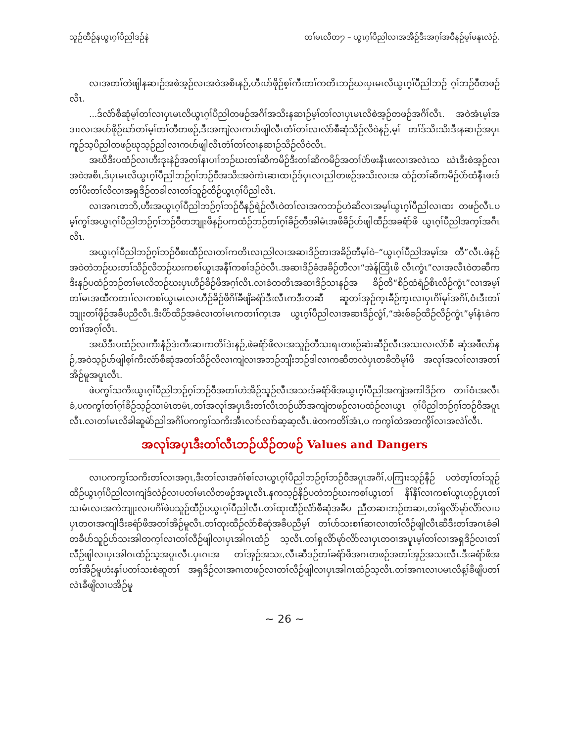သူဉ်ထီဉ်နယွၤဂ့ၢ်ပီညါဒဉ်နဲ တၢ်မၤလိတ႒ – ယွၤဂ့ၢ်ပီညါလၢအအိဉ်ဒီးအဂ့ၢ်အဝီနဉ်မ့ၢ်မနုၤလဲဉ်.
လၢအတၢ်တဲဖျါနဆၢဉ်အစဲအ့ဉ်လၢအဝဲအစိၤနဉ်,ဟီးပာ်ဖိုဉ်စ့ၢ်ကီးတၢ်ကတိၤဘဉ်ဃးပှၤမၤလိယွၤဂ့ၢ်ပီညါဘဉ် ဂ့ၢ်ဘဉ်ဝီတဖဉ်လီၤ.
...ဒ်လံာ်စီဆုံမ့ၢ်တၢ်လၢပှၤမၤလိယွၤဂ့ၢ်ပီညါတဖဉ်အဂိၢ်အသိးနဆၢဉ်မ့ၢ်တၢ်လၢပှၤမၤလိစဲအ့ဉ်တဖဉ်အဂိၢ်လီၤ. အဝဲအံၤမ့ၢ်အဒၢးလၢအပာ်ဖိုဉ်ဃာ်တၢ်မ့ၢ်တၢ်တီတဖဉ်,ဒီးအကျဲလၢကပာ်ဖျါလီၤတံၢ်တၢ်လၢလံာ်စီဆုံသိဉ်လိဝဲနဉ်,မ့ၢ် တၢ်ဒ်သိးသိးဒီးနဆၢဉ်အပှၤကူဉ်သ့ပီညါတဖဉ်ဃုသ့ဉ်ညါလၢကပာ်ဖျါလီၤတံၢ်တၢ်လၢနဆၢဉ်သိဉ်လိဝဲလီၤ.
အဃိဒီးပထံဉ်လၢဟီးဒုးနဲဉ်အတၢ်နၢပၢၢ်ဘဉ်ဃးတၢ်ဆိကမိဉ်ဒီးတၢ်ဆိကမိဉ်အတၢ်ပဲာ်ဖးနီၤဖးလၢအလဲၤသ ဃဲၤဒီးစဲအ့ဉ်လၢအဝဲအစိၤ,ဒ်ပှၤမၤလိယွၤဂ့ၢ်ပီညါဘဉ်ဂ့ၢ်ဘဉ်ဝီအသိးအဝဲကဲၤဆၢထၢဉ်ဒ်ပှၤလၢညါတဖဉ်အသိးလၢအ ထံဉ်တၢ်ဆိကမိဉ်ပဲာ်ထံနီၤဖးဒ်တၢ်ပီးတၢ်လီလၢအရှဒိဉ်တခါလၢတၢ်သူဉ်ထီဉ်ယွၤဂ့ၢ်ပီညါလီၤ.
လၢအဂၤတဘိ,ဟီးအယွၤဂ့ၢ်ပီညါဘဉ်ဂ့ၢ်ဘဉ်ဝီနဉ်ရဲဉ်လီၤဝဲတၢ်လၢအကဘဉ်ဟဲဆိလၢအမ့ၢ်ယွၤဂ့ၢ်ပီညါလၢထး တဖဉ်လီၤ.ပမ့ၢ်ကွၢ်အယွၤဂ့ၢ်ပီညါဘဉ်ဂ့ၢ်ဘဉ်ဝီတဘျုးဖိနဉ်ပကထံဉ်ဘဉ်တၢ်ဂ့ၢ်ခိဉ်တီအါမံၤအဖိခိဉ်ပာ်ဖျါထီဉ်အခရံာ်ဖိ ယွၤဂ့ၢ်ပီညါအက့ၢ်အဂီၤလီၤ.
အယွၤဂ့ၢ်ပီညါဘဉ်ဂ့ၢ်ဘဉ်ဝီစးထီဉ်လၢတၢ်ကတိၤလၢညါလၢအဆၢဒိဉ်တၢအခိဉ်တီမ့ၢ်ဝဲ–“ယွၤဂ့ၢ်ပီညါအမ့ၢ်အ တီ”လီၤ.ဖဲနဉ်အဝဲတဲဘဉ်ဃးတၢ်သိဉ်လိဘဉ်ဃးကစၢ်ယွၤအနီၢ်ကစၢ်ဒဉ်ဝဲလီၤ.အဆၢဒိဉ်ခံအခိဉ်တီလၢ“အဲန်ထြိၤဖိ လီၤကွံၤ”လၢအလီၤဝဲတဆီကဒီးနဉ်ပထံဉ်ဘဉ်တၢ်မၤလိဘဉ်ဃးပှၤဟီဉ်ခိဉ်ဖိအဂ့ၢ်လီၤ.လၢခံတတိၤအဆၢဒိဉ်သၢနဉ်အ ခိဉ်တီ“စိဉ်ထံရံဉ်စိၤလိဉ်ကွံၤ”လၢအမ့ၢ်တၢ်မၤအထီကတၢၢ်လၢကစၢ်ယွၤမၤလၢဟီဉ်ခိဉ်ဖိဂိၢ်ခီဖျိခရံာ်ဒီးလီၤကဒီးတဆီ ဆူတၢ်အှဉ်က့ၤခီဉ်က့ၤလၢပှၤဂိၢ်မုၢ်အဂိၢ်,ဝံၤဒီးတၢ်ဘျုးတၢ်ဖိုဉ်အခီပညီလီၤ.ဒီးပိာ်ထိဉ်အခံလၢတၢ်မၤကတၢၢ်က့ၤအ ယွၤဂ့ၢ်ပီညါလၢအဆၢဒိဉ်လွံၢ်,“အဲးစ်ခဉ်ထိဉ်လိဉ်ကွံၤ”မ့ၢ်နံၤခံကတၢၢ်အဂ့ၢ်လီၤ.
အဃိဒီးပထံဉ်လၢကီးနံဉ်ဒဲးကီးဆၢကတိၢ်ဒဲးနဉ်,ဖဲခရံာ်ဖိလၢအသူဉ်တီသးရၤတဖဉ်ဆဲးဆီဉ်လီၤအသးလၢလံာ်စီ ဆုံအဖီလာ်နဉ်,အဝဲသ့ဉ်ပာ်ဖျါစ့ၢ်ကီးလံာ်စီဆုံအတၢ်သိဉ်လိလၢကျဲလၢအဘဉ်ဘျီးဘဉ်ဒါလၢကဆီတလဲပှၤတခီဘိမုၢ်ဖိ အလုၢ်အလၢ်လၢအတၢ်အိဉ်မူအပူၤလီၤ.
ဖဲပကွၢ်သကိးယွၤဂ့ၢ်ပီညါဘဉ်ဂ့ၢ်ဘဉ်ဝီအတၢ်ဟဲအိဉ်သူဉ်လီၤအသးဒ်ခရံာ်ဖိအယွၤဂ့ၢ်ပီညါအကျဲအကါဒိဉ်က တၢၢ်ဝံၤအလီၤခံ,ပကကွၢ်တၢ်ဂ့ၢ်ခိဉ်သ့ဉ်သၢမံၤတမံၤ,တၢ်အလုၢ်အပှၤဒီးတၢ်လီၤဘဉ်ယိာ်အကျဲတဖဉ်လၢပထံဉ်လၢယွၤ ဂ့ၢ်ပီညါဘဉ်ဂ့ၢ်ဘဉ်ဝီအပူၤလီၤ.လၢတၢ်မၤလိခါဆူမဲာ်ညါအဂိၢ်ပကကွၢ်သကိးအီၤလၢာ်လၢာ်ဆ့ဆ့လီၤ.ဖဲတကတိၢ်အံၤ,ပ ကကွၢ်ထဲအတကွိၢ်လၢအလဲၢ်လီၤ.
အလုၢ်အပှၤဒီးတၢ်လီၤဘဉ်ယိဉ်တဖဉ် Values and Dangers
လၢပကကွၢ်သကိးတၢ်လၢအဂ့ၤ,ဒီးတၢ်လၢအဂံၢ်စၢ်လၢယွၤဂ့ၢ်ပီညါဘဉ်ဂ့ၢ်ဘဉ်ဝီအပူၤအဂိၢ်,ပကြၢးသ့ဉ်နီဉ် ပတဲတ့ၢ်တၢ်သူဉ်ထီဉ်ယွၤဂ့ၢ်ပီညါလၢကျဲဒ်လဲဉ်လၢပတၢ်မၤလိတဖဉ်အပူၤလီၤ.နကသ့ဉ်နီဉ်ပတဲဘဉ်ဃးကစၢ်ယွၤတၢ် နီၢ်နီၢ်လၢကစၢ်ယွၤဟ့ဉ်ပှၤတၢ်သၢမံၤလၢအကဲဘျုးလၢပဂိၢ်ဖဲပသူဉ်ထီဉ်ပယွၤဂ့ၢ်ပီညါလီၤ.တၢ်ထုးထီဉ်လံာ်စီဆုံအခီပ ညီတဆၢဘဉ်တဆၢ,တၢ်ရှလိာ်မုာ်လိာ်လၢပပှၤတဝၢအကျါဒီးခရံာ်ဖိအတၢ်အိဉ်မူလီၤ.တၢ်ထုးထီဉ်လံာ်စီဆုံအခီပညီမ့ၢ် တၢ်ပာ်သးစၢၢ်ဆၢလၢတၢ်လီဉ်ဖျါလီၤဆီဒီးတၢ်အဂၤခံခါတခီပာ်သူဉ်ပာ်သးအါတက့ၢ်လၢတၢ်လီဉ်ဖျါလၢပှၤအါဂၤထံဉ် သ့လီၤ.တၢ်ရှလိာ်မုာ်လိာ်လၢပှၤတဝၢအပူၤမ့ၢ်တၢ်လၢအရှဒိဉ်လၢတၢ်လီဉ်ဖျါလၢပှၤအါဂၤထံဉ်သ့အပူၤလီၤ.ပှၤဂၤအ တၢ်အှဉ်အသး,လီၤဆီဒဉ်တၢ်ခရံာ်ဖိအဂၤတဖဉ်အတၢ်အှဉ်အသးလီၤ.ဒီးခရံာ်ဖိအတၢ်အိဉ်မူဟံးနှၢ်ပတၢ်သးစဲဆူတၢ် အရှဒိဉ်လၢအဂၤတဖဉ်လၢတၢ်လီဉ်ဖျါလၢပှၤအါဂၤထံဉ်သ့လီၤ.တၢ်အဂၤလၢပမၤလိန့ၢ်ခီဖျိပတၢ်လဲၤခီဖျိလၢပအိဉ်မူ
~ 26 ~